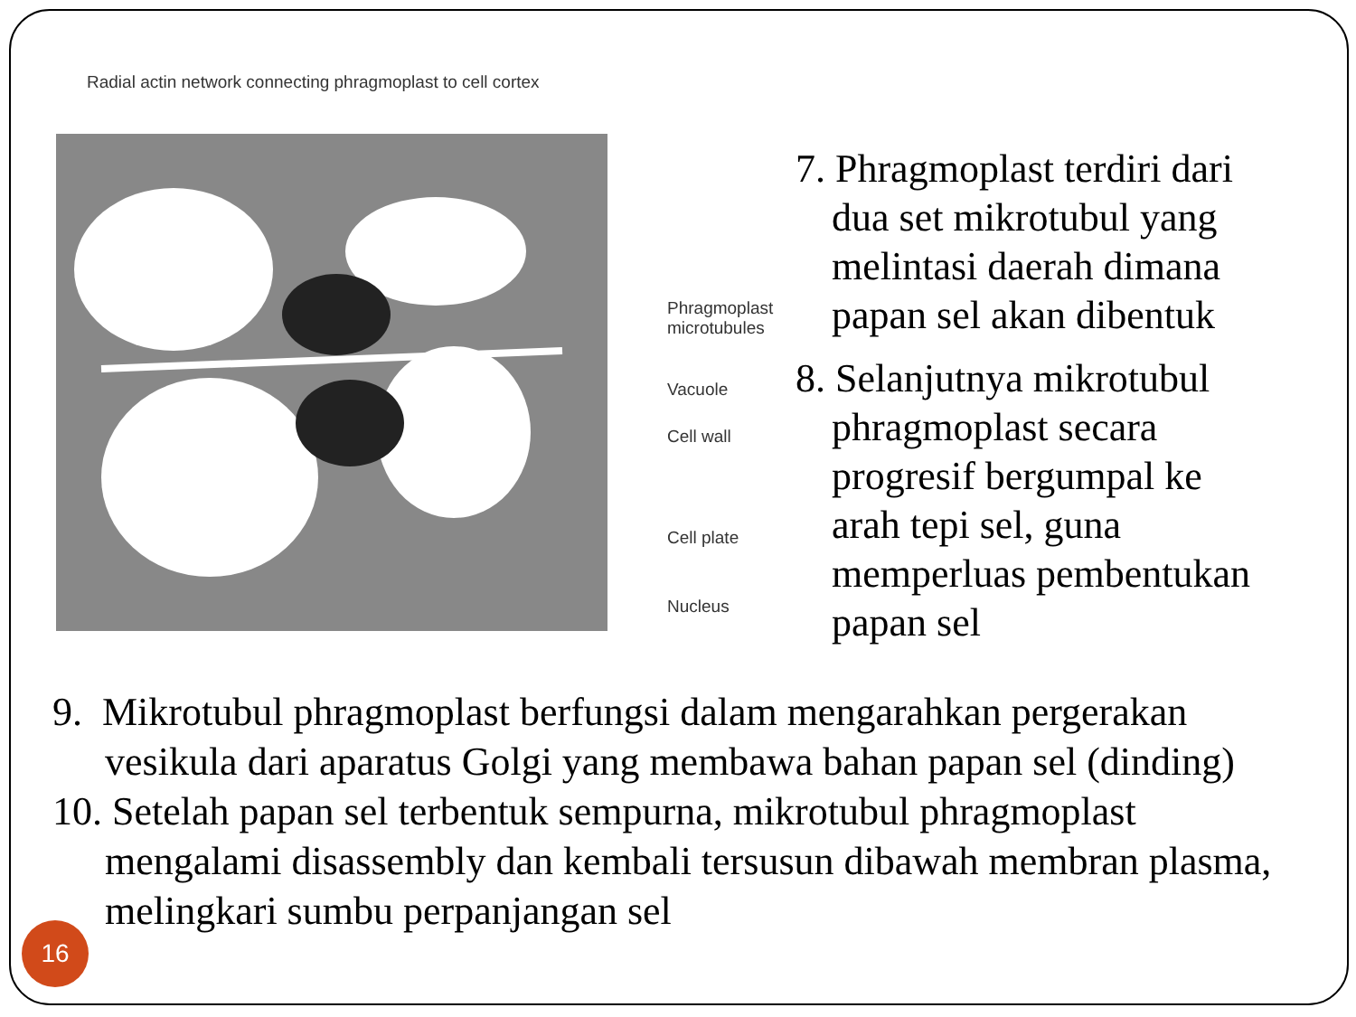Radial actin network connecting phragmoplast to cell cortex
Phragmoplast
microtubules
Vacuole
Cell wall
Cell plate
Nucleus
7. Phragmoplast terdiri dari dua set mikrotubul yang melintasi daerah dimana papan sel akan dibentuk
8. Selanjutnya mikrotubul phragmoplast secara progresif bergumpal ke arah tepi sel, guna memperluas pembentukan papan sel
9. Mikrotubul phragmoplast berfungsi dalam mengarahkan pergerakan vesikula dari aparatus Golgi yang membawa bahan papan sel (dinding)
10. Setelah papan sel terbentuk sempurna, mikrotubul phragmoplast mengalami disassembly dan kembali tersusun dibawah membran plasma, melingkari sumbu perpanjangan sel
16